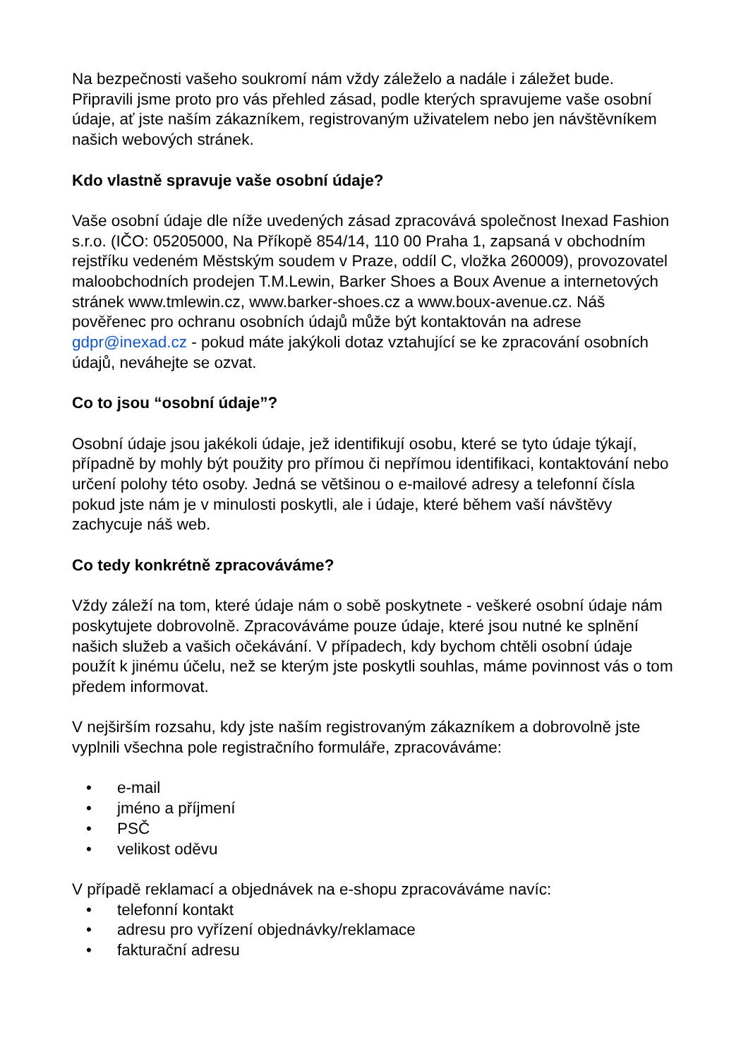Na bezpečnosti vašeho soukromí nám vždy záleželo a nadále i záležet bude. Připravili jsme proto pro vás přehled zásad, podle kterých spravujeme vaše osobní údaje, ať jste naším zákazníkem, registrovaným uživatelem nebo jen návštěvníkem našich webových stránek.
Kdo vlastně spravuje vaše osobní údaje?
Vaše osobní údaje dle níže uvedených zásad zpracovává společnost Inexad Fashion s.r.o. (IČO: 05205000, Na Příkopě 854/14, 110 00 Praha 1, zapsaná v obchodním rejstříku vedeném Městským soudem v Praze, oddíl C, vložka 260009), provozovatel maloobchodních prodejen T.M.Lewin, Barker Shoes a Boux Avenue a internetových stránek www.tmlewin.cz, www.barker-shoes.cz a www.boux-avenue.cz. Náš pověřenec pro ochranu osobních údajů může být kontaktován na adrese gdpr@inexad.cz - pokud máte jakýkoli dotaz vztahující se ke zpracování osobních údajů, neváhejte se ozvat.
Co to jsou “osobní údaje”?
Osobní údaje jsou jakékoli údaje, jež identifikují osobu, které se tyto údaje týkají, případně by mohly být použity pro přímou či nepřímou identifikaci, kontaktování nebo určení polohy této osoby. Jedná se většinou o e-mailové adresy a telefonní čísla pokud jste nám je v minulosti poskytli, ale i údaje, které během vaší návštěvy zachycuje náš web.
Co tedy konkrétně zpracováváme?
Vždy záleží na tom, které údaje nám o sobě poskytnete - veškeré osobní údaje nám poskytujete dobrovolně. Zpracováváme pouze údaje, které jsou nutné ke splnění našich služeb a vašich očekávání. V případech, kdy bychom chtěli osobní údaje použít k jinému účelu, než se kterým jste poskytli souhlas, máme povinnost vás o tom předem informovat.
V nejširším rozsahu, kdy jste naším registrovaným zákazníkem a dobrovolně jste vyplnili všechna pole registračního formuláře, zpracováváme:
• e-mail
• jméno a příjmení
• PSČ
• velikost oděvu
V případě reklamací a objednávek na e-shopu zpracováváme navíc:
• telefonní kontakt
• adresu pro vyřízení objednávky/reklamace
• fakturační adresu